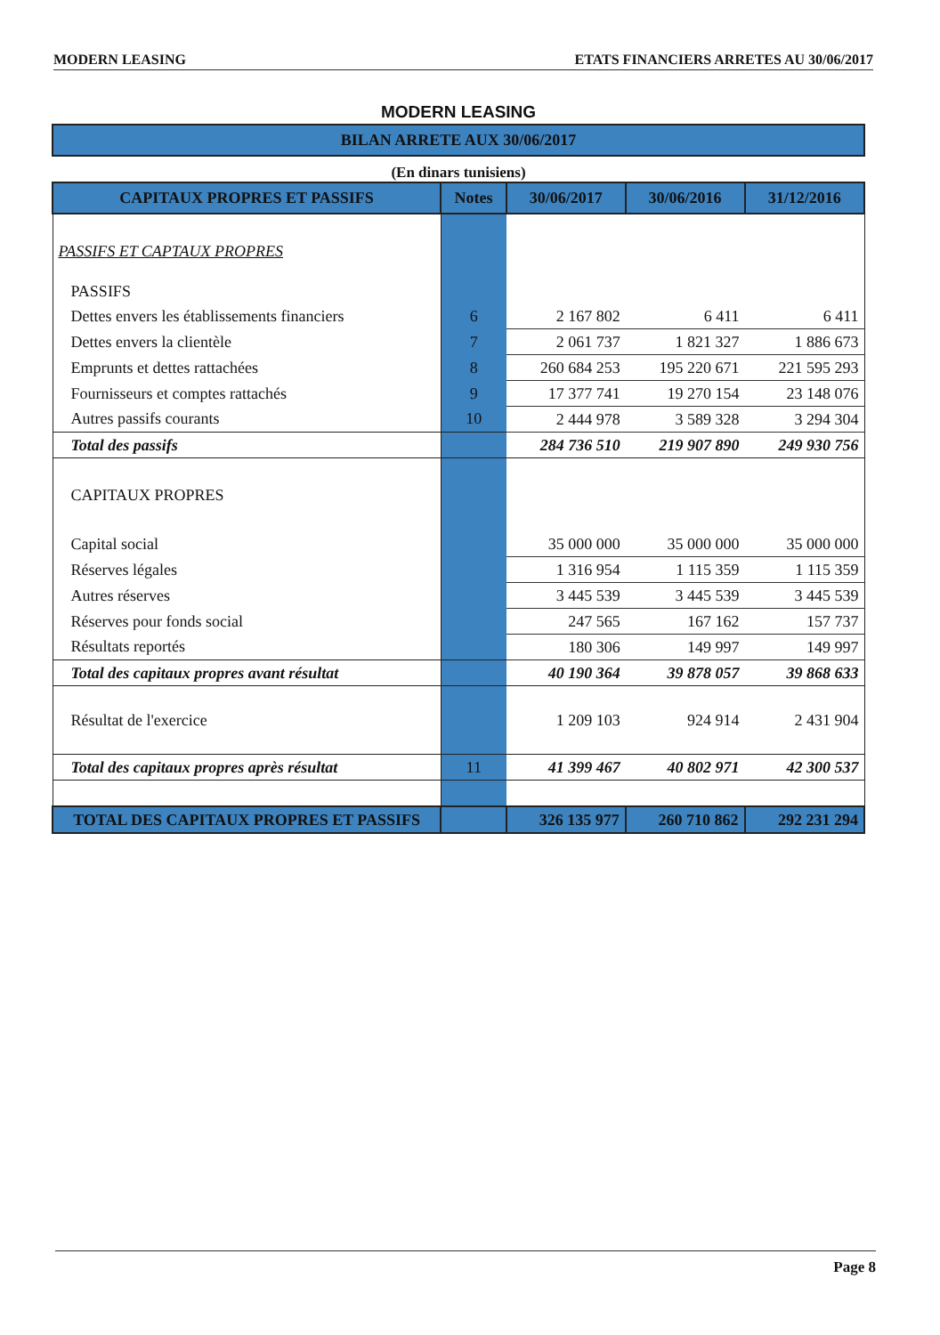MODERN LEASING ETATS FINANCIERS ARRETES AU 30/06/2017
MODERN LEASING
BILAN ARRETE AUX 30/06/2017
(En dinars tunisiens)
| CAPITAUX PROPRES ET PASSIFS | Notes | 30/06/2017 | 30/06/2016 | 31/12/2016 |
| --- | --- | --- | --- | --- |
| PASSIFS ET CAPTAUX PROPRES | | | | |
| PASSIFS | | | | |
| Dettes envers les établissements financiers | 6 | 2 167 802 | 6 411 | 6 411 |
| Dettes envers la clientèle | 7 | 2 061 737 | 1 821 327 | 1 886 673 |
| Emprunts et dettes rattachées | 8 | 260 684 253 | 195 220 671 | 221 595 293 |
| Fournisseurs et comptes rattachés | 9 | 17 377 741 | 19 270 154 | 23 148 076 |
| Autres passifs courants | 10 | 2 444 978 | 3 589 328 | 3 294 304 |
| Total des passifs | | 284 736 510 | 219 907 890 | 249 930 756 |
| CAPITAUX PROPRES | | | | |
| Capital social | | 35 000 000 | 35 000 000 | 35 000 000 |
| Réserves légales | | 1 316 954 | 1 115 359 | 1 115 359 |
| Autres réserves | | 3 445 539 | 3 445 539 | 3 445 539 |
| Réserves pour fonds social | | 247 565 | 167 162 | 157 737 |
| Résultats reportés | | 180 306 | 149 997 | 149 997 |
| Total des capitaux propres avant résultat | | 40 190 364 | 39 878 057 | 39 868 633 |
| Résultat de l'exercice | | 1 209 103 | 924 914 | 2 431 904 |
| Total des capitaux propres après résultat | 11 | 41 399 467 | 40 802 971 | 42 300 537 |
| TOTAL DES CAPITAUX PROPRES ET PASSIFS | | 326 135 977 | 260 710 862 | 292 231 294 |
Page 8